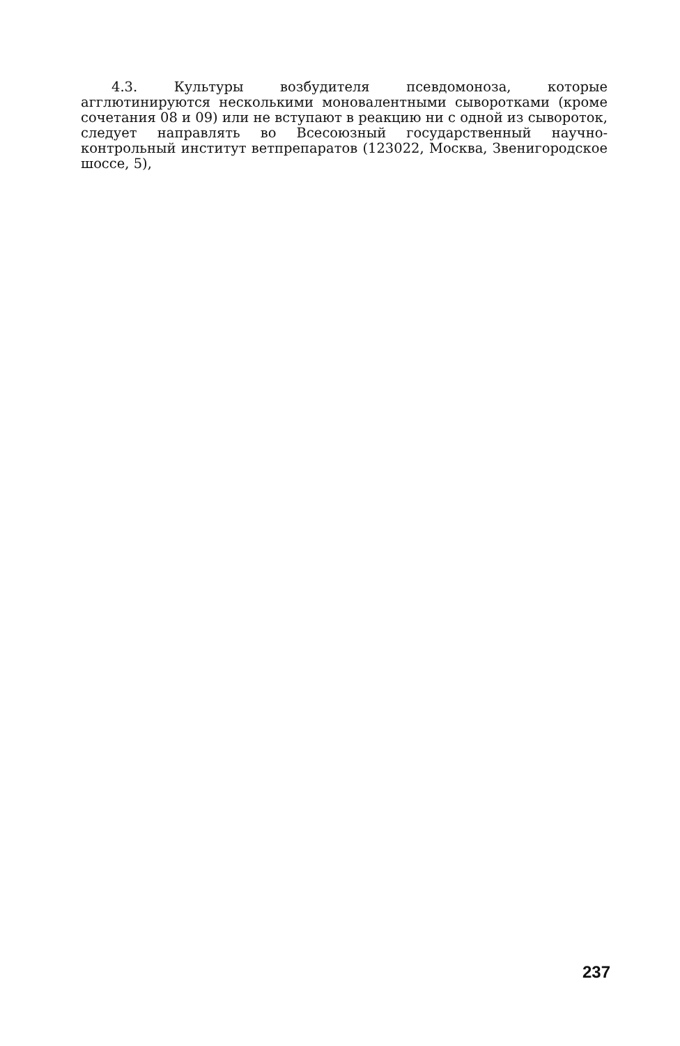4.3. Культуры возбудителя псевдомоноза, которые агглютинируются несколькими моновалентными сыворотками (кроме сочетания 08 и 09) или не вступают в реакцию ни с одной из сывороток, следует направлять во Всесоюзный государственный научно-контрольный институт ветпрепаратов (123022, Москва, Звенигородское шоссе, 5),
237